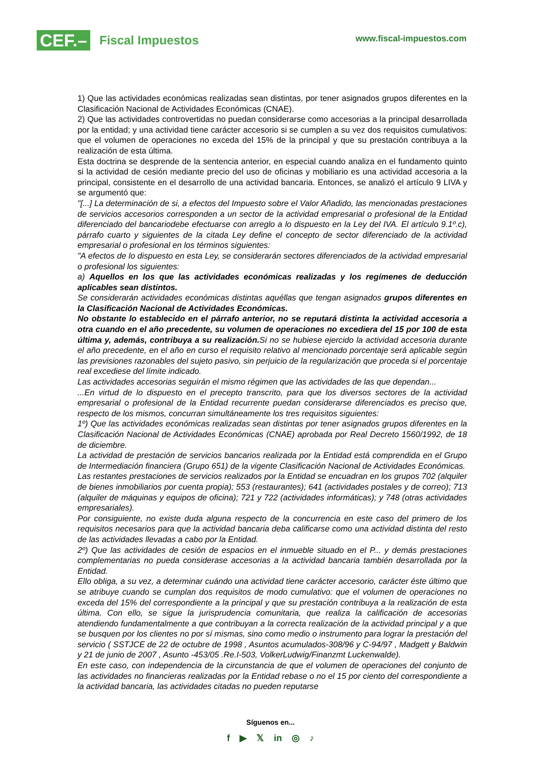CEF.–
Fiscal Impuestos
www.fiscal-impuestos.com
1) Que las actividades económicas realizadas sean distintas, por tener asignados grupos diferentes en la Clasificación Nacional de Actividades Económicas (CNAE).
2) Que las actividades controvertidas no puedan considerarse como accesorias a la principal desarrollada por la entidad; y una actividad tiene carácter accesorio si se cumplen a su vez dos requisitos cumulativos: que el volumen de operaciones no exceda del 15% de la principal y que su prestación contribuya a la realización de esta última.
Esta doctrina se desprende de la sentencia anterior, en especial cuando analiza en el fundamento quinto si la actividad de cesión mediante precio del uso de oficinas y mobiliario es una actividad accesoria a la principal, consistente en el desarrollo de una actividad bancaria. Entonces, se analizó el artículo 9 LIVA y se argumentó que:
"[...] La determinación de si, a efectos del Impuesto sobre el Valor Añadido, las mencionadas prestaciones de servicios accesorios corresponden a un sector de la actividad empresarial o profesional de la Entidad diferenciado del bancariodebe efectuarse con arreglo a lo dispuesto en la Ley del IVA. El artículo 9.1º.c), párrafo cuarto y siguientes de la citada Ley define el concepto de sector diferenciado de la actividad empresarial o profesional en los términos siguientes:
"A efectos de lo dispuesto en esta Ley, se considerarán sectores diferenciados de la actividad empresarial o profesional los siguientes:
a) Aquellos en los que las actividades económicas realizadas y los regímenes de deducción aplicables sean distintos.
Se considerarán actividades económicas distintas aquéllas que tengan asignados grupos diferentes en la Clasificación Nacional de Actividades Económicas.
No obstante lo establecido en el párrafo anterior, no se reputará distinta la actividad accesoria a otra cuando en el año precedente, su volumen de operaciones no excediera del 15 por 100 de esta última y, además, contribuya a su realización. Si no se hubiese ejercido la actividad accesoria durante el año precedente, en el año en curso el requisito relativo al mencionado porcentaje será aplicable según las previsiones razonables del sujeto pasivo, sin perjuicio de la regularización que proceda si el porcentaje real excediese del límite indicado.
Las actividades accesorias seguirán el mismo régimen que las actividades de las que dependan...
...En virtud de lo dispuesto en el precepto transcrito, para que los diversos sectores de la actividad empresarial o profesional de la Entidad recurrente puedan considerarse diferenciados es preciso que, respecto de los mismos, concurran simultáneamente los tres requisitos siguientes:
1º) Que las actividades económicas realizadas sean distintas por tener asignados grupos diferentes en la Clasificación Nacional de Actividades Económicas (CNAE) aprobada por Real Decreto 1560/1992, de 18 de diciembre.
La actividad de prestación de servicios bancarios realizada por la Entidad está comprendida en el Grupo de Intermediación financiera (Grupo 651) de la vigente Clasificación Nacional de Actividades Económicas.
Las restantes prestaciones de servicios realizados por la Entidad se encuadran en los grupos 702 (alquiler de bienes inmobiliarios por cuenta propia); 553 (restaurantes); 641 (actividades postales y de correo); 713 (alquiler de máquinas y equipos de oficina); 721 y 722 (actividades informáticas); y 748 (otras actividades empresariales).
Por consiguiente, no existe duda alguna respecto de la concurrencia en este caso del primero de los requisitos necesarios para que la actividad bancaria deba calificarse como una actividad distinta del resto de las actividades llevadas a cabo por la Entidad.
2º) Que las actividades de cesión de espacios en el inmueble situado en el P... y demás prestaciones complementarias no pueda considerase accesorias a la actividad bancaria también desarrollada por la Entidad.
Ello obliga, a su vez, a determinar cuándo una actividad tiene carácter accesorio, carácter éste último que se atribuye cuando se cumplan dos requisitos de modo cumulativo: que el volumen de operaciones no exceda del 15% del correspondiente a la principal y que su prestación contribuya a la realización de esta última. Con ello, se sigue la jurisprudencia comunitaria, que realiza la calificación de accesorias atendiendo fundamentalmente a que contribuyan a la correcta realización de la actividad principal y a que se busquen por los clientes no por sí mismas, sino como medio o instrumento para lograr la prestación del servicio ( SSTJCE de 22 de octubre de 1998 , Asuntos acumulados-308/96 y C-94/97 , Madgett y Baldwin y 21 de junio de 2007 , Asunto -453/05 .Re.I-503, VolkerLudwig/Finanzmt Luckenwalde).
En este caso, con independencia de la circunstancia de que el volumen de operaciones del conjunto de las actividades no financieras realizadas por la Entidad rebase o no el 15 por ciento del correspondiente a la actividad bancaria, las actividades citadas no pueden reputarse
Síguenos en...
f ▶ 𝕏 in ◎ ♪